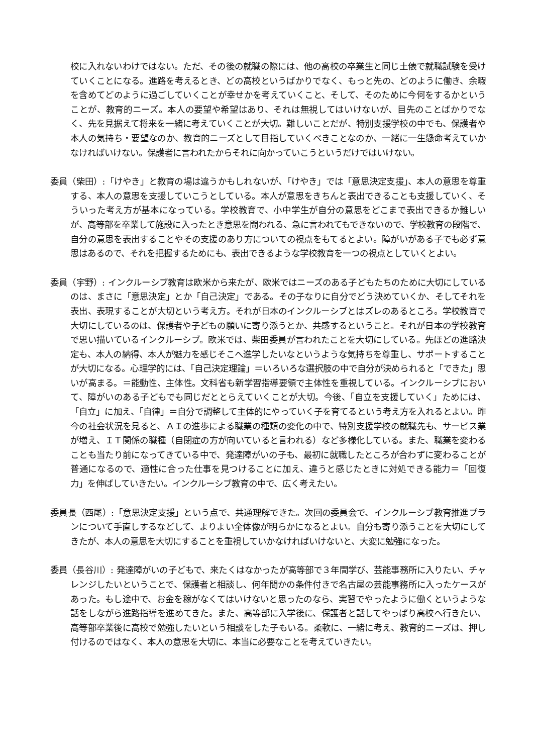校に入れないわけではない。ただ、その後の就職の際には、他の高校の卒業生と同じ土俵で就職試験を受けていくことになる。進路を考えるとき、どの高校というばかりでなく、もっと先の、どのように働き、余暇を含めてどのように過ごしていくことが幸せかを考えていくこと、そして、そのために今何をするかということが、教育的ニーズ。本人の要望や希望はあり、それは無視してはいけないが、目先のことばかりでなく、先を見据えて将来を一緒に考えていくことが大切。難しいことだが、特別支援学校の中でも、保護者や本人の気持ち・要望なのか、教育的ニーズとして目指していくべきことなのか、一緒に一生懸命考えていかなければいけない。保護者に言われたからそれに向かっていこうというだけではいけない。
委員（柴田）:「けやき」と教育の場は違うかもしれないが、「けやき」では「意思決定支援」、本人の意思を尊重する、本人の意思を支援していこうとしている。本人が意思をきちんと表出できることも支援していく、そういった考え方が基本になっている。学校教育で、小中学生が自分の意思をどこまで表出できるか難しいが、高等部を卒業して施設に入ったとき意思を問われる、急に言われてもできないので、学校教育の段階で、自分の意思を表出することやその支援のあり方についての視点をもてるとよい。障がいがある子でも必ず意思はあるので、それを把握するためにも、表出できるような学校教育を一つの視点としていくとよい。
委員（宇野）: インクルーシブ教育は欧米から来たが、欧米ではニーズのある子どもたちのために大切にしているのは、まさに「意思決定」とか「自己決定」である。その子なりに自分でどう決めていくか、そしてそれを表出、表現することが大切という考え方。それが日本のインクルーシブとはズレのあるところ。学校教育で大切にしているのは、保護者や子どもの願いに寄り添うとか、共感するということ。それが日本の学校教育で思い描いているインクルーシブ。欧米では、柴田委員が言われたことを大切にしている。先ほどの進路決定も、本人の納得、本人が魅力を感じそこへ進学したいなというような気持ちを尊重し、サポートすることが大切になる。心理学的には、「自己決定理論」＝いろいろな選択肢の中で自分が決められると「できた」思いが高まる。＝能動性、主体性。文科省も新学習指導要領で主体性を重視している。インクルーシブにおいて、障がいのある子どもでも同じだととらえていくことが大切。今後、「自立を支援していく」ためには、「自立」に加え、「自律」＝自分で調整して主体的にやっていく子を育てるという考え方を入れるとよい。昨今の社会状況を見ると、ＡＩの進歩による職業の種類の変化の中で、特別支援学校の就職先も、サービス業が増え、ＩＴ関係の職種（自閉症の方が向いていると言われる）など多様化している。また、職業を変わることも当たり前になってきている中で、発達障がいの子も、最初に就職したところが合わずに変わることが普通になるので、適性に合った仕事を見つけることに加え、違うと感じたときに対処できる能力＝「回復力」を伸ばしていきたい。インクルーシブ教育の中で、広く考えたい。
委員長（西尾）:「意思決定支援」という点で、共通理解できた。次回の委員会で、インクルーシブ教育推進プランについて手直しするなどして、よりよい全体像が明らかになるとよい。自分も寄り添うことを大切にしてきたが、本人の意思を大切にすることを重視していかなければいけないと、大変に勉強になった。
委員（長谷川）: 発達障がいの子どもで、来たくはなかったが高等部で３年間学び、芸能事務所に入りたい、チャレンジしたいということで、保護者と相談し、何年間かの条件付きで名古屋の芸能事務所に入ったケースがあった。もし途中で、お金を稼がなくてはいけないと思ったのなら、実習でやったように働くというような話をしながら進路指導を進めてきた。また、高等部に入学後に、保護者と話してやっぱり高校へ行きたい、高等部卒業後に高校で勉強したいという相談をした子もいる。柔軟に、一緒に考え、教育的ニーズは、押し付けるのではなく、本人の意思を大切に、本当に必要なことを考えていきたい。